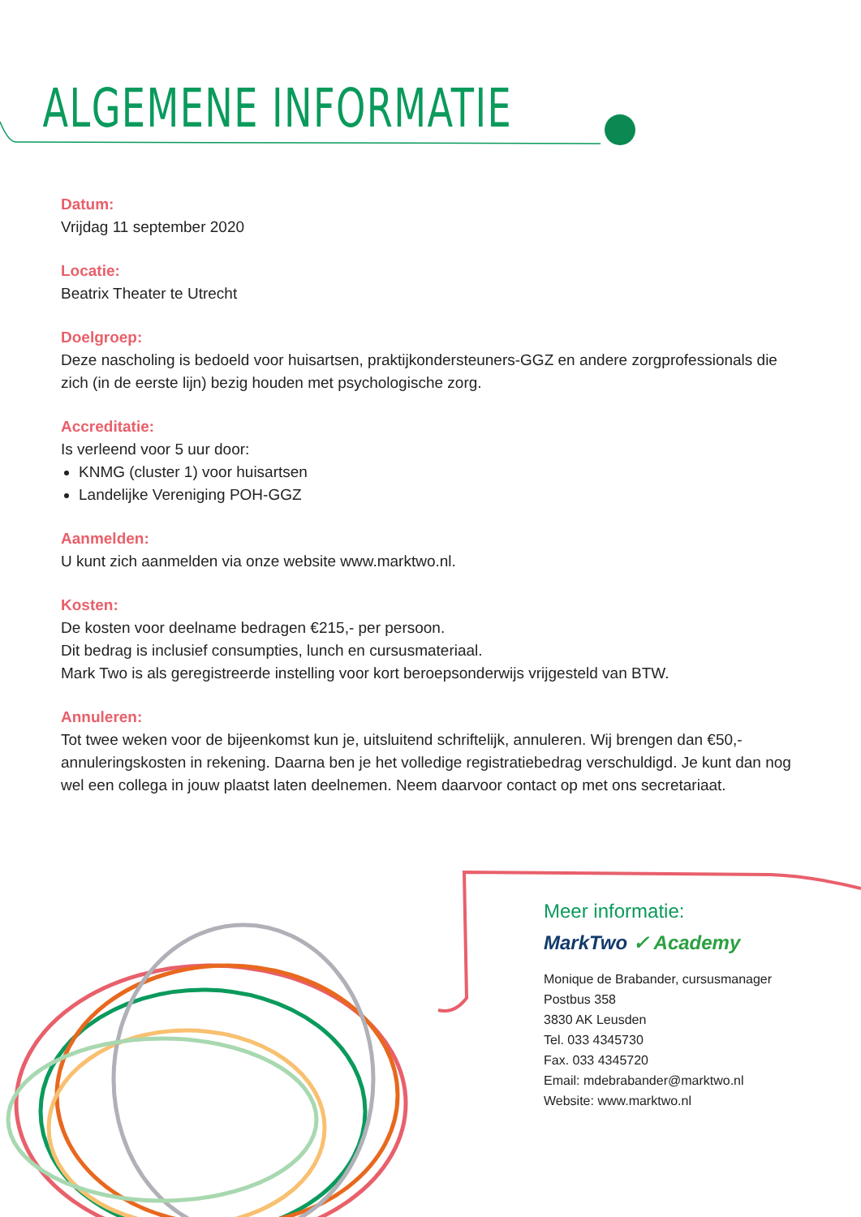ALGEMENE INFORMATIE
Datum:
Vrijdag 11 september 2020
Locatie:
Beatrix Theater te Utrecht
Doelgroep:
Deze nascholing is bedoeld voor huisartsen, praktijkondersteuners-GGZ en andere zorgprofessionals die zich (in de eerste lijn) bezig houden met psychologische zorg.
Accreditatie:
Is verleend voor 5 uur door:
KNMG (cluster 1) voor huisartsen
Landelijke Vereniging POH-GGZ
Aanmelden:
U kunt zich aanmelden via onze website www.marktwo.nl.
Kosten:
De kosten voor deelname bedragen €215,- per persoon.
Dit bedrag is inclusief consumpties, lunch en cursusmateriaal.
Mark Two is als geregistreerde instelling voor kort beroepsonderwijs vrijgesteld van BTW.
Annuleren:
Tot twee weken voor de bijeenkomst kun je, uitsluitend schriftelijk, annuleren. Wij brengen dan €50,- annuleringskosten in rekening. Daarna ben je het volledige registratiebedrag verschuldigd. Je kunt dan nog wel een collega in jouw plaatst laten deelnemen. Neem daarvoor contact op met ons secretariaat.
Meer informatie:
MarkTwo ✓ Academy
Monique de Brabander, cursusmanager
Postbus 358
3830 AK Leusden
Tel. 033 4345730
Fax. 033 4345720
Email: mdebrabander@marktwo.nl
Website: www.marktwo.nl